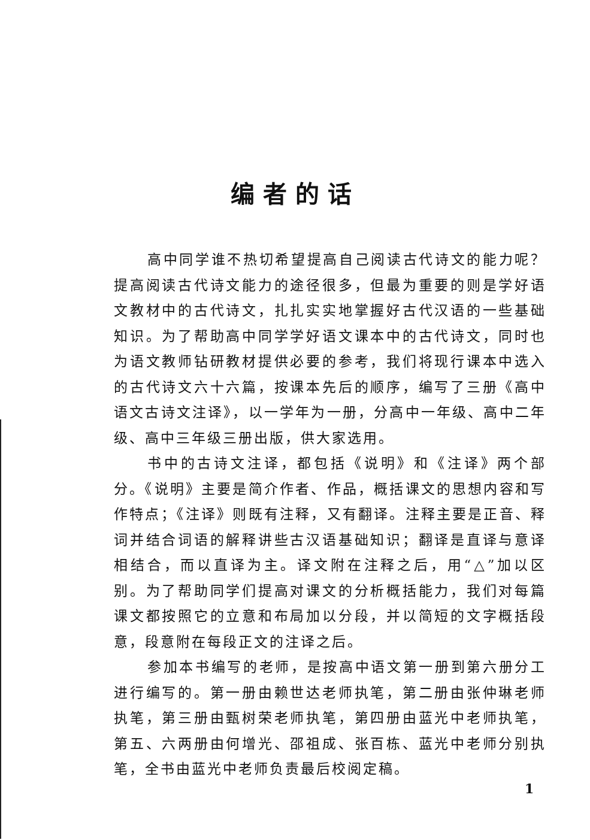编者的话
高中同学谁不热切希望提高自己阅读古代诗文的能力呢？提高阅读古代诗文能力的途径很多，但最为重要的则是学好语文教材中的古代诗文，扎扎实实地掌握好古代汉语的一些基础知识。为了帮助高中同学学好语文课本中的古代诗文，同时也为语文教师钻研教材提供必要的参考，我们将现行课本中选入的古代诗文六十六篇，按课本先后的顺序，编写了三册《高中语文古诗文注译》，以一学年为一册，分高中一年级、高中二年级、高中三年级三册出版，供大家选用。
书中的古诗文注译，都包括《说明》和《注译》两个部分。《说明》主要是简介作者、作品，概括课文的思想内容和写作特点；《注译》则既有注释，又有翻译。注释主要是正音、释词并结合词语的解释讲些古汉语基础知识；翻译是直译与意译相结合，而以直译为主。译文附在注释之后，用“△”加以区别。为了帮助同学们提高对课文的分析概括能力，我们对每篇课文都按照它的立意和布局加以分段，并以简短的文字概括段意，段意附在每段正文的注译之后。
参加本书编写的老师，是按高中语文第一册到第六册分工进行编写的。第一册由赖世达老师执笔，第二册由张仲琳老师执笔，第三册由甄树荣老师执笔，第四册由蓝光中老师执笔，第五、六两册由何增光、邵祖成、张百栋、蓝光中老师分别执笔，全书由蓝光中老师负责最后校阅定稿。
1